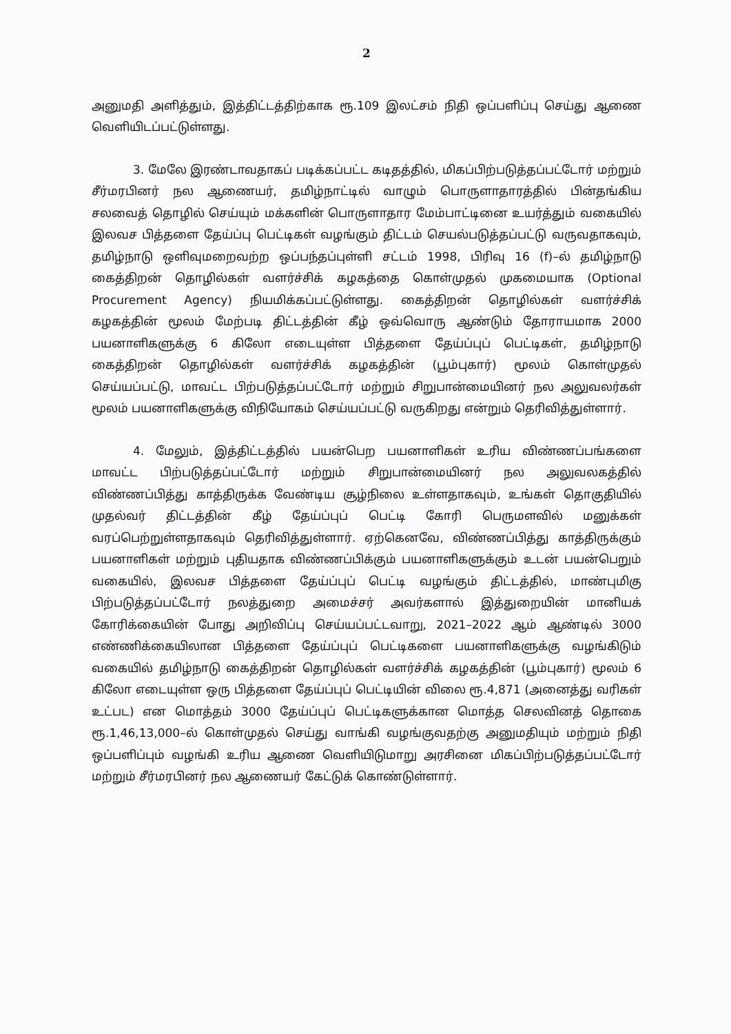2
அனுமதி அளித்தும், இத்திட்டத்திற்காக ரூ.109 இலட்சம் நிதி ஒப்பளிப்பு செய்து ஆணை வெளியிடப்பட்டுள்ளது.
3. மேலே இரண்டாவதாகப் படிக்கப்பட்ட கடிதத்தில், மிகப்பிற்படுத்தப்பட்டோர் மற்றும் சீர்மரபினர் நல ஆணையர், தமிழ்நாட்டில் வாழும் பொருளாதாரத்தில் பின்தங்கிய சலவைத் தொழில் செய்யும் மக்களின் பொருளாதார மேம்பாட்டினை உயர்த்தும் வகையில் இலவச பித்தளை தேய்ப்பு பெட்டிகள் வழங்கும் திட்டம் செயல்படுத்தப்பட்டு வருவதாகவும், தமிழ்நாடு ஒளிவுமறைவற்ற ஒப்பந்தப்புள்ளி சட்டம் 1998, பிரிவு 16 (f)–ல் தமிழ்நாடு கைத்திறன் தொழில்கள் வளர்ச்சிக் கழகத்தை கொள்முதல் முகமையாக (Optional Procurement Agency) நியமிக்கப்பட்டுள்ளது. கைத்திறன் தொழில்கள் வளர்ச்சிக் கழகத்தின் மூலம் மேற்படி திட்டத்தின் கீழ் ஒவ்வொரு ஆண்டும் தோராயமாக 2000 பயனாளிகளுக்கு 6 கிலோ எடையுள்ள பித்தளை தேய்ப்புப் பெட்டிகள், தமிழ்நாடு கைத்திறன் தொழில்கள் வளர்ச்சிக் கழகத்தின் (பூம்புகார்) மூலம் கொள்முதல் செய்யப்பட்டு, மாவட்ட பிற்படுத்தப்பட்டோர் மற்றும் சிறுபான்மையினர் நல அலுவலர்கள் மூலம் பயனாளிகளுக்கு விநியோகம் செய்யப்பட்டு வருகிறது என்றும் தெரிவித்துள்ளார்.
4. மேலும், இத்திட்டத்தில் பயன்பெற பயனாளிகள் உரிய விண்ணப்பங்களை மாவட்ட பிற்படுத்தப்பட்டோர் மற்றும் சிறுபான்மையினர் நல அலுவலகத்தில் விண்ணப்பித்து காத்திருக்க வேண்டிய சூழ்நிலை உள்ளதாகவும், உங்கள் தொகுதியில் முதல்வர் திட்டத்தின் கீழ் தேய்ப்புப் பெட்டி கோரி பெருமளவில் மனுக்கள் வரப்பெற்றுள்ளதாகவும் தெரிவித்துள்ளார். ஏற்கெனவே, விண்ணப்பித்து காத்திருக்கும் பயனாளிகள் மற்றும் புதியதாக விண்ணப்பிக்கும் பயனாளிகளுக்கும் உடன் பயன்பெறும் வகையில், இலவச பித்தளை தேய்ப்புப் பெட்டி வழங்கும் திட்டத்தில், மாண்புமிகு பிற்படுத்தப்பட்டோர் நலத்துறை அமைச்சர் அவர்களால் இத்துறையின் மானியக் கோரிக்கையின் போது அறிவிப்பு செய்யப்பட்டவாறு, 2021–2022 ஆம் ஆண்டில் 3000 எண்ணிக்கையிலான பித்தளை தேய்ப்புப் பெட்டிகளை பயனாளிகளுக்கு வழங்கிடும் வகையில் தமிழ்நாடு கைத்திறன் தொழில்கள் வளர்ச்சிக் கழகத்தின் (பூம்புகார்) மூலம் 6 கிலோ எடையுள்ள ஒரு பித்தளை தேய்ப்புப் பெட்டியின் விலை ரூ.4,871 (அனைத்து வரிகள் உட்பட) என மொத்தம் 3000 தேய்ப்புப் பெட்டிகளுக்கான மொத்த செலவினத் தொகை ரூ.1,46,13,000–ல் கொள்முதல் செய்து வாங்கி வழங்குவதற்கு அனுமதியும் மற்றும் நிதி ஒப்பளிப்பும் வழங்கி உரிய ஆணை வெளியிடுமாறு அரசினை மிகப்பிற்படுத்தப்பட்டோர் மற்றும் சீர்மரபினர் நல ஆணையர் கேட்டுக் கொண்டுள்ளார்.